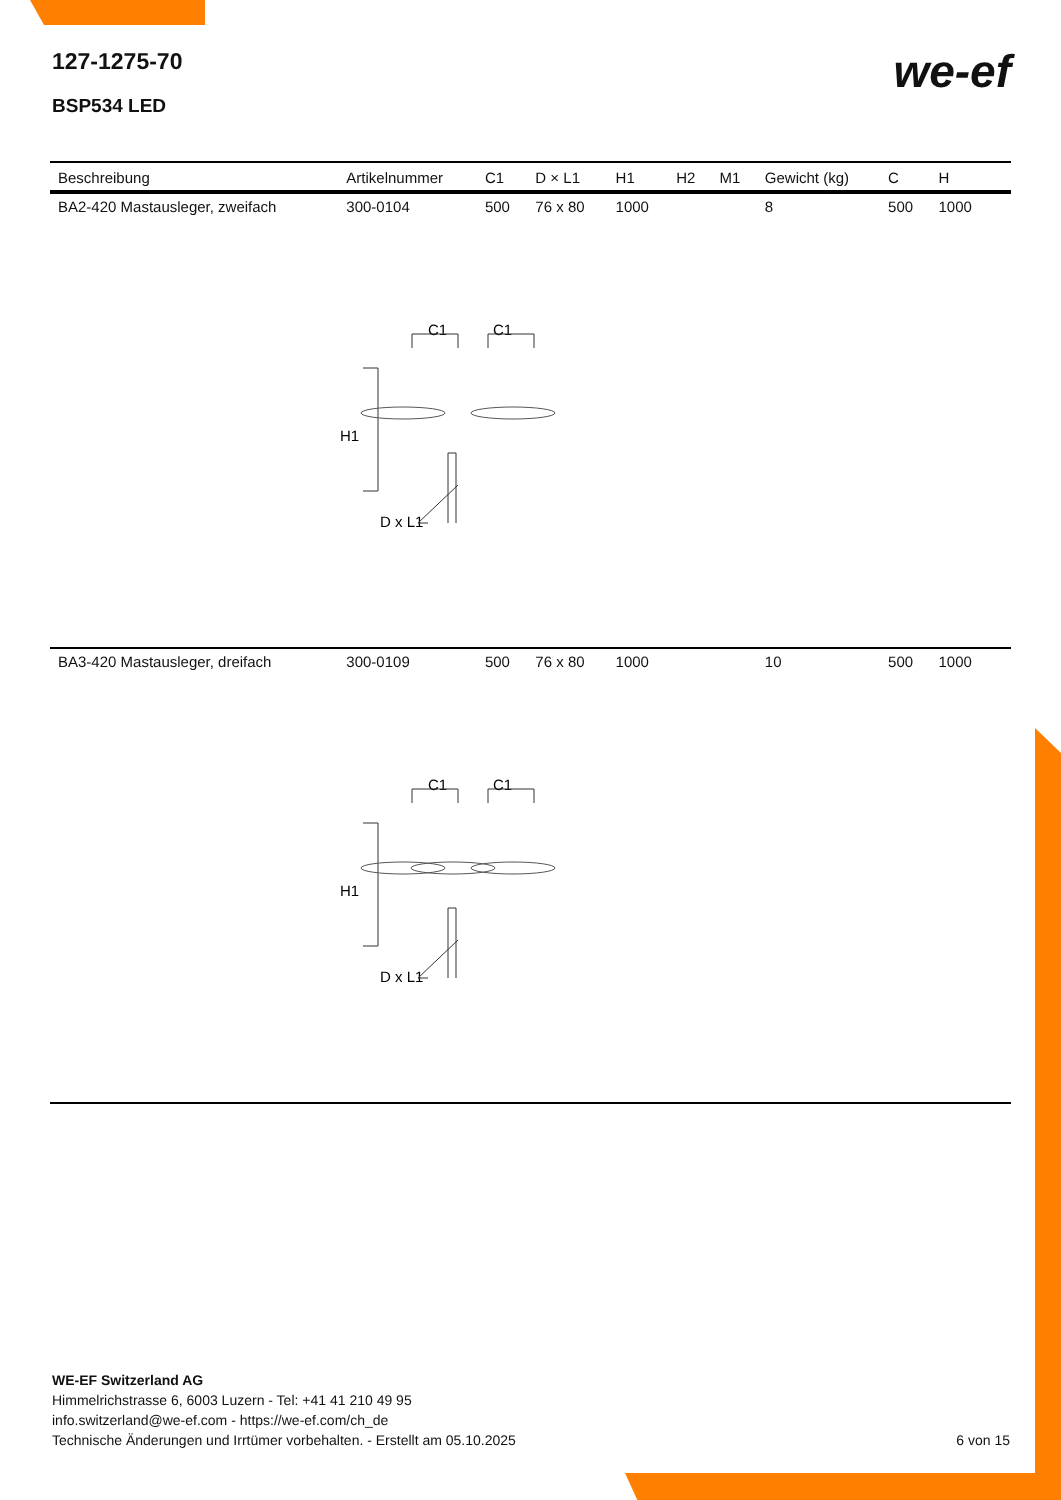127-1275-70
BSP534 LED
we-ef
| Beschreibung | Artikelnummer | C1 | D × L1 | H1 | H2 | M1 | Gewicht (kg) | C | H | |
| --- | --- | --- | --- | --- | --- | --- | --- | --- | --- | --- |
| BA2-420 Mastausleger, zweifach | 300-0104 | 500 | 76 x 80 | 1000 | | | 8 | 500 | 1000 | |
| C1 C1 H1 D x L1 | | | | | | | | | | |
| BA3-420 Mastausleger, dreifach | 300-0109 | 500 | 76 x 80 | 1000 | | | 10 | 500 | 1000 | |
| C1 C1 H1 D x L1 | | | | | | | | | | |
WE-EF Switzerland AG
Himmelrichstrasse 6, 6003 Luzern - Tel: +41 41 210 49 95
info.switzerland@we-ef.com - https://we-ef.com/ch_de
Technische Änderungen und Irrtümer vorbehalten. - Erstellt am 05.10.2025 6 von 15